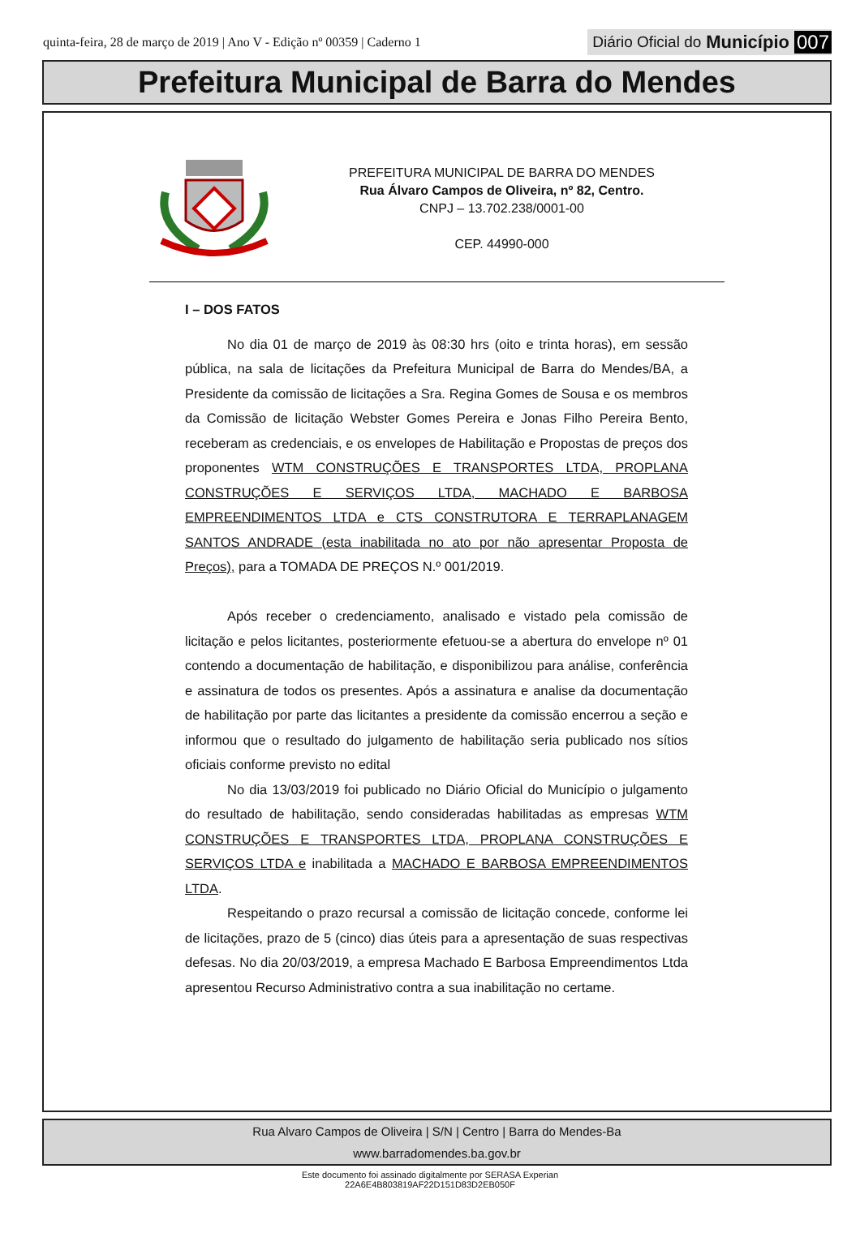quinta-feira, 28 de março de 2019 | Ano V - Edição nº 00359 | Caderno 1
Diário Oficial do Município 007
Prefeitura Municipal de Barra do Mendes
PREFEITURA MUNICIPAL DE BARRA DO MENDES
Rua Álvaro Campos de Oliveira, nº 82, Centro.
CNPJ – 13.702.238/0001-00
CEP. 44990-000
I – DOS FATOS
No dia 01 de março de 2019 às 08:30 hrs (oito e trinta horas), em sessão pública, na sala de licitações da Prefeitura Municipal de Barra do Mendes/BA, a Presidente da comissão de licitações a Sra. Regina Gomes de Sousa e os membros da Comissão de licitação Webster Gomes Pereira e Jonas Filho Pereira Bento, receberam as credenciais, e os envelopes de Habilitação e Propostas de preços dos proponentes WTM CONSTRUÇÕES E TRANSPORTES LTDA, PROPLANA CONSTRUÇÕES E SERVIÇOS LTDA, MACHADO E BARBOSA EMPREENDIMENTOS LTDA e CTS CONSTRUTORA E TERRAPLANAGEM SANTOS ANDRADE (esta inabilitada no ato por não apresentar Proposta de Preços), para a TOMADA DE PREÇOS N.º 001/2019.
Após receber o credenciamento, analisado e vistado pela comissão de licitação e pelos licitantes, posteriormente efetuou-se a abertura do envelope nº 01 contendo a documentação de habilitação, e disponibilizou para análise, conferência e assinatura de todos os presentes. Após a assinatura e analise da documentação de habilitação por parte das licitantes a presidente da comissão encerrou a seção e informou que o resultado do julgamento de habilitação seria publicado nos sítios oficiais conforme previsto no edital
No dia 13/03/2019 foi publicado no Diário Oficial do Município o julgamento do resultado de habilitação, sendo consideradas habilitadas as empresas WTM CONSTRUÇÕES E TRANSPORTES LTDA, PROPLANA CONSTRUÇÕES E SERVIÇOS LTDA e inabilitada a MACHADO E BARBOSA EMPREENDIMENTOS LTDA.
Respeitando o prazo recursal a comissão de licitação concede, conforme lei de licitações, prazo de 5 (cinco) dias úteis para a apresentação de suas respectivas defesas. No dia 20/03/2019, a empresa Machado E Barbosa Empreendimentos Ltda apresentou Recurso Administrativo contra a sua inabilitação no certame.
Rua Alvaro Campos de Oliveira | S/N | Centro | Barra do Mendes-Ba
www.barradomendes.ba.gov.br
Este documento foi assinado digitalmente por SERASA Experian
22A6E4B803819AF22D151D83D2EB050F